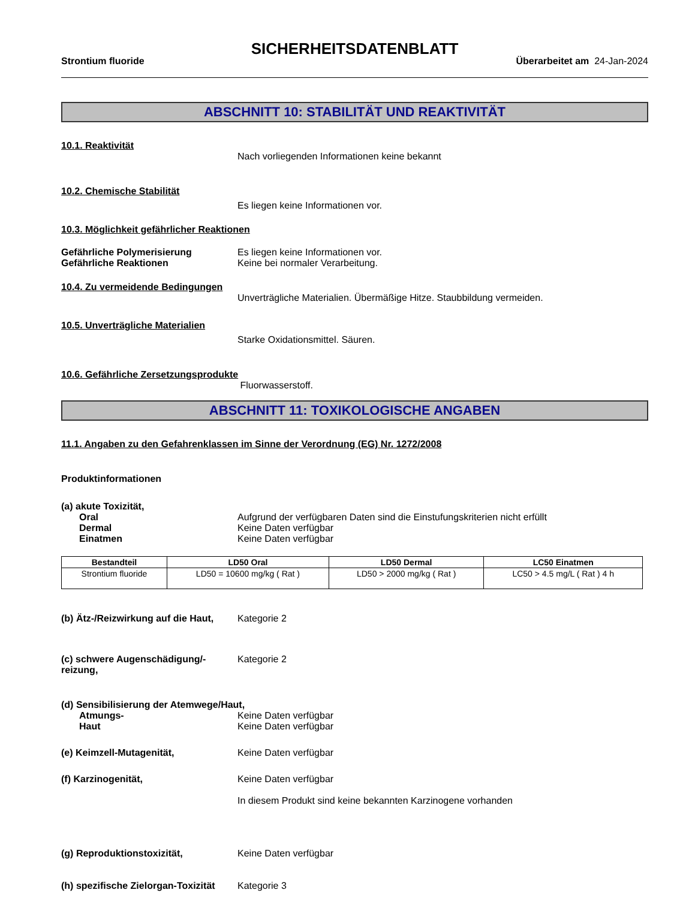SICHERHEITSDATENBLATT
Strontium fluoride Überarbeitet am 24-Jan-2024
ABSCHNITT 10: STABILITÄT UND REAKTIVITÄT
10.1. Reaktivität
Nach vorliegenden Informationen keine bekannt
10.2. Chemische Stabilität
Es liegen keine Informationen vor.
10.3. Möglichkeit gefährlicher Reaktionen
Gefährliche Polymerisierung Es liegen keine Informationen vor.
Gefährliche Reaktionen Keine bei normaler Verarbeitung.
10.4. Zu vermeidende Bedingungen
Unverträgliche Materialien. Übermäßige Hitze. Staubbildung vermeiden.
10.5. Unverträgliche Materialien
Starke Oxidationsmittel. Säuren.
10.6. Gefährliche Zersetzungsprodukte
Fluorwasserstoff.
ABSCHNITT 11: TOXIKOLOGISCHE ANGABEN
11.1. Angaben zu den Gefahrenklassen im Sinne der Verordnung (EG) Nr. 1272/2008
Produktinformationen
(a) akute Toxizität,
Oral Aufgrund der verfügbaren Daten sind die Einstufungskriterien nicht erfüllt
Dermal Keine Daten verfügbar
Einatmen Keine Daten verfügbar
| Bestandteil | LD50 Oral | LD50 Dermal | LC50 Einatmen |
| --- | --- | --- | --- |
| Strontium fluoride | LD50 = 10600 mg/kg ( Rat ) | LD50 > 2000 mg/kg ( Rat ) | LC50 > 4.5 mg/L ( Rat ) 4 h |
(b) Ätz-/Reizwirkung auf die Haut,
Kategorie 2
(c) schwere Augenschädigung/-reizung,
Kategorie 2
(d) Sensibilisierung der Atemwege/Haut,
Atmungs- Keine Daten verfügbar
Haut Keine Daten verfügbar
(e) Keimzell-Mutagenität, Keine Daten verfügbar
(f) Karzinogenität, Keine Daten verfügbar
In diesem Produkt sind keine bekannten Karzinogene vorhanden
(g) Reproduktionstoxizität, Keine Daten verfügbar
(h) spezifische Zielorgan-Toxizität
Kategorie 3